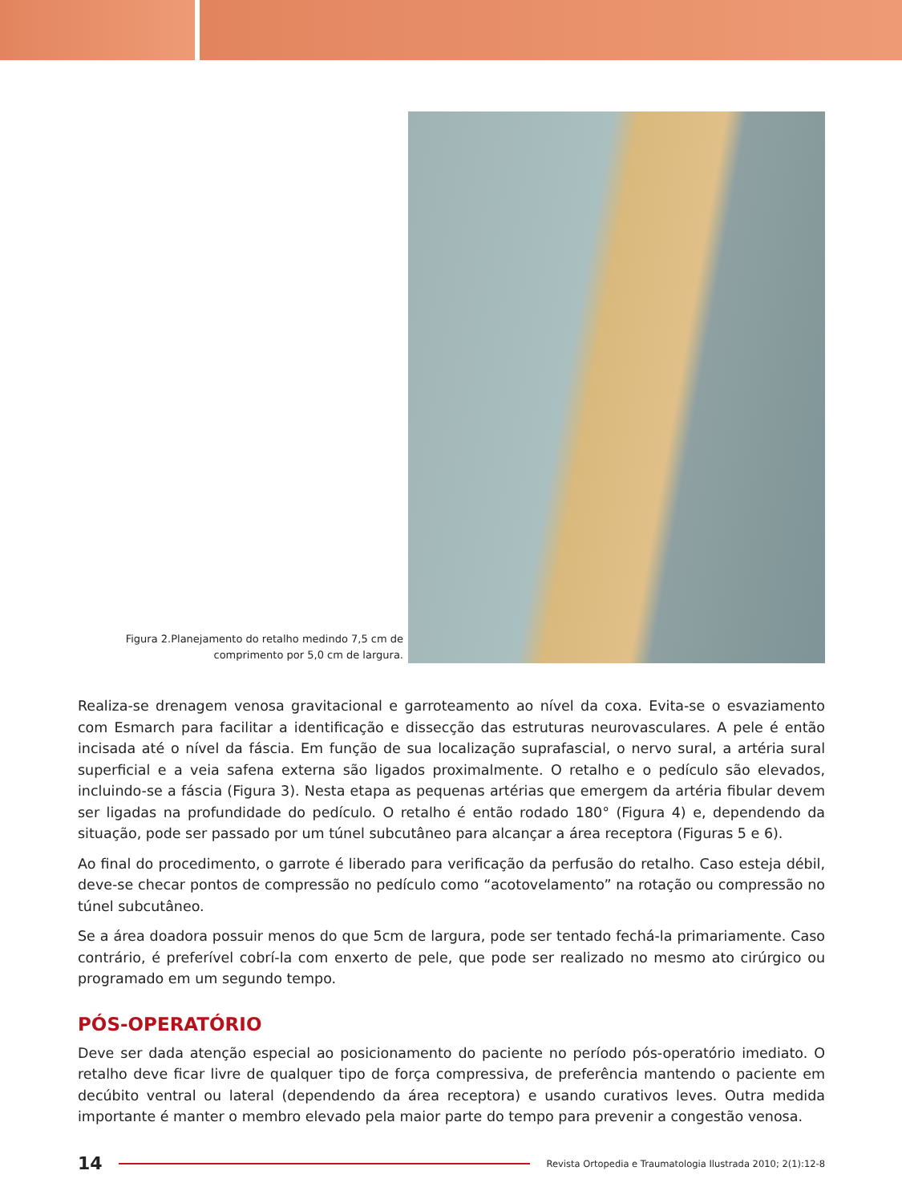Figura 2.Planejamento do retalho medindo 7,5 cm de comprimento por 5,0 cm de largura.
Realiza-se drenagem venosa gravitacional e garroteamento ao nível da coxa. Evita-se o esvaziamento com Esmarch para facilitar a identificação e dissecção das estruturas neurovasculares. A pele é então incisada até o nível da fáscia. Em função de sua localização suprafascial, o nervo sural, a artéria sural superficial e a veia safena externa são ligados proximalmente. O retalho e o pedículo são elevados, incluindo-se a fáscia (Figura 3). Nesta etapa as pequenas artérias que emergem da artéria fibular devem ser ligadas na profundidade do pedículo. O retalho é então rodado 180° (Figura 4) e, dependendo da situação, pode ser passado por um túnel subcutâneo para alcançar a área receptora (Figuras 5 e 6).
Ao final do procedimento, o garrote é liberado para verificação da perfusão do retalho. Caso esteja débil, deve-se checar pontos de compressão no pedículo como “acotovelamento” na rotação ou compressão no túnel subcutâneo.
Se a área doadora possuir menos do que 5cm de largura, pode ser tentado fechá-la primariamente. Caso contrário, é preferível cobrí-la com enxerto de pele, que pode ser realizado no mesmo ato cirúrgico ou programado em um segundo tempo.
PÓS-OPERATÓRIO
Deve ser dada atenção especial ao posicionamento do paciente no período pós-operatório imediato. O retalho deve ficar livre de qualquer tipo de força compressiva, de preferência mantendo o paciente em decúbito ventral ou lateral (dependendo da área receptora) e usando curativos leves. Outra medida importante é manter o membro elevado pela maior parte do tempo para prevenir a congestão venosa.
14
Revista Ortopedia e Traumatologia Ilustrada 2010; 2(1):12-8